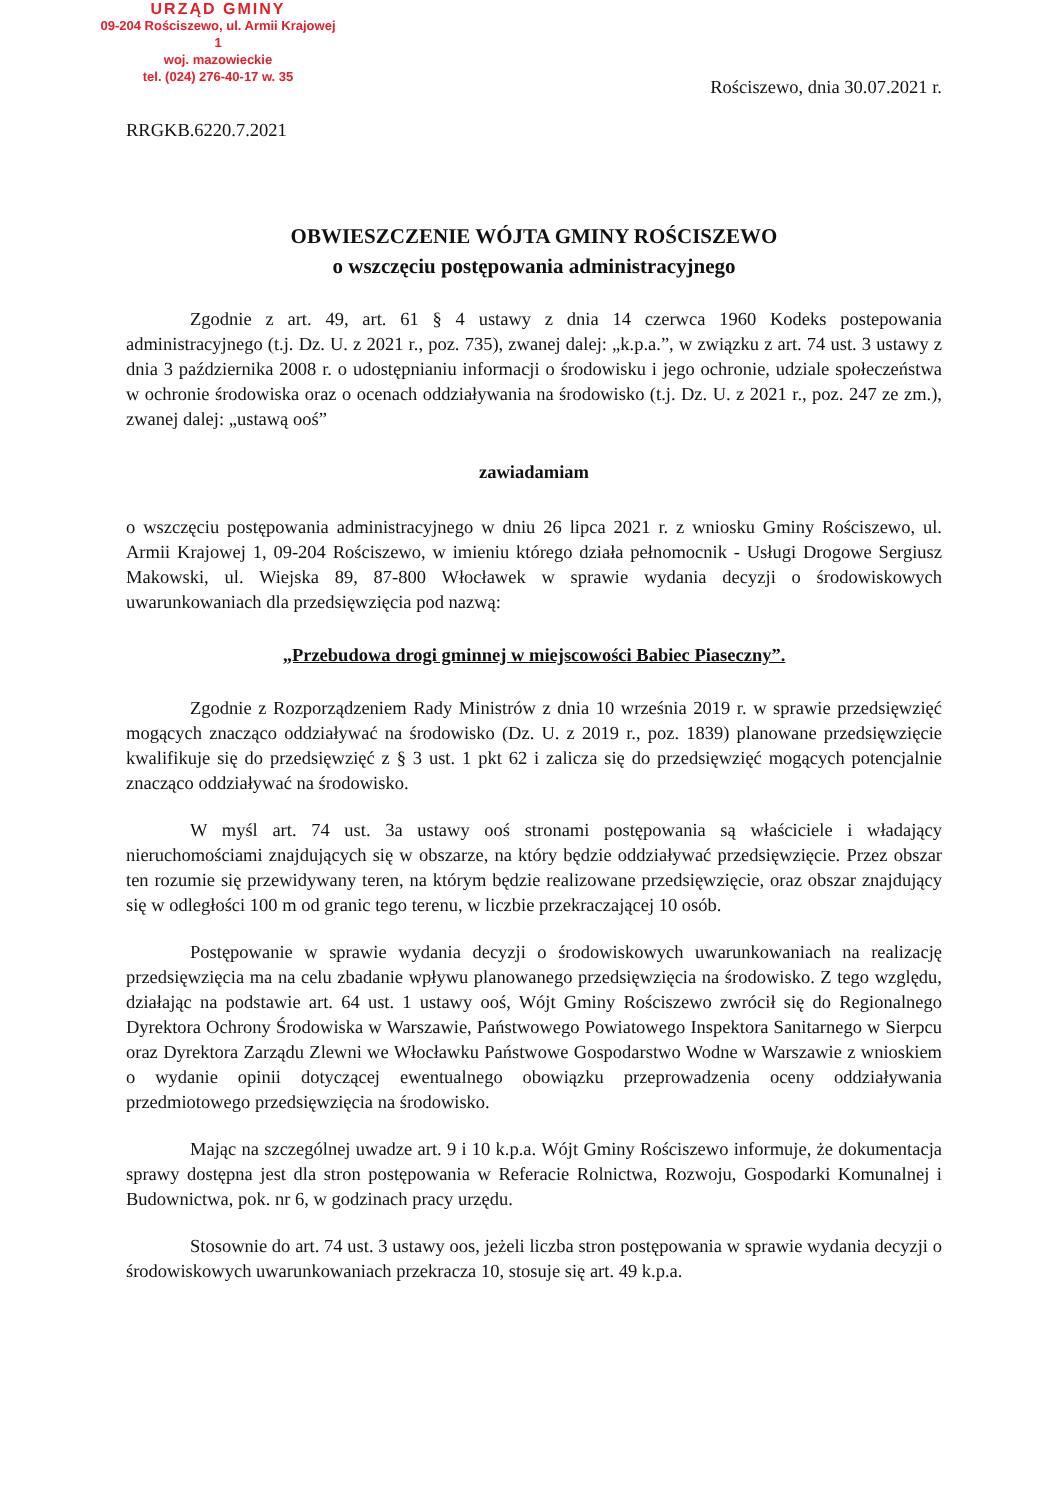URZĄD GMINY
09-204 Rościszewo, ul. Armii Krajowej 1
woj. mazowieckie
tel. (024) 276-40-17 w. 35
Rościszewo, dnia 30.07.2021 r.
RRGKB.6220.7.2021
OBWIESZCZENIE WÓJTA GMINY ROŚCISZEWO
o wszczęciu postępowania administracyjnego
Zgodnie z art. 49, art. 61 § 4 ustawy z dnia 14 czerwca 1960 Kodeks postepowania administracyjnego (t.j. Dz. U. z 2021 r., poz. 735), zwanej dalej: „k.p.a.”, w związku z art. 74 ust. 3 ustawy z dnia 3 października 2008 r. o udostępnianiu informacji o środowisku i jego ochronie, udziale społeczeństwa w ochronie środowiska oraz o ocenach oddziaływania na środowisko (t.j. Dz. U. z 2021 r., poz. 247 ze zm.), zwanej dalej: „ustawą ooś”
zawiadamiam
o wszczęciu postępowania administracyjnego w dniu 26 lipca 2021 r. z wniosku Gminy Rościszewo, ul. Armii Krajowej 1, 09-204 Rościszewo, w imieniu którego działa pełnomocnik - Usługi Drogowe Sergiusz Makowski, ul. Wiejska 89, 87-800 Włocławek w sprawie wydania decyzji o środowiskowych uwarunkowaniach dla przedsięwzięcia pod nazwą:
„Przebudowa drogi gminnej w miejscowości Babiec Piaseczny”.
Zgodnie z Rozporządzeniem Rady Ministrów z dnia 10 września 2019 r. w sprawie przedsięwzięć mogących znacząco oddziaływać na środowisko (Dz. U. z 2019 r., poz. 1839) planowane przedsięwzięcie kwalifikuje się do przedsięwzięć z § 3 ust. 1 pkt 62 i zalicza się do przedsięwzięć mogących potencjalnie znacząco oddziaływać na środowisko.
W myśl art. 74 ust. 3a ustawy ooś stronami postępowania są właściciele i władający nieruchomościami znajdujących się w obszarze, na który będzie oddziaływać przedsięwzięcie. Przez obszar ten rozumie się przewidywany teren, na którym będzie realizowane przedsięwzięcie, oraz obszar znajdujący się w odległości 100 m od granic tego terenu, w liczbie przekraczającej 10 osób.
Postępowanie w sprawie wydania decyzji o środowiskowych uwarunkowaniach na realizację przedsięwzięcia ma na celu zbadanie wpływu planowanego przedsięwzięcia na środowisko. Z tego względu, działając na podstawie art. 64 ust. 1 ustawy ooś, Wójt Gminy Rościszewo zwrócił się do Regionalnego Dyrektora Ochrony Środowiska w Warszawie, Państwowego Powiatowego Inspektora Sanitarnego w Sierpcu oraz Dyrektora Zarządu Zlewni we Włocławku Państwowe Gospodarstwo Wodne w Warszawie z wnioskiem o wydanie opinii dotyczącej ewentualnego obowiązku przeprowadzenia oceny oddziaływania przedmiotowego przedsięwzięcia na środowisko.
Mając na szczególnej uwadze art. 9 i 10 k.p.a. Wójt Gminy Rościszewo informuje, że dokumentacja sprawy dostępna jest dla stron postępowania w Referacie Rolnictwa, Rozwoju, Gospodarki Komunalnej i Budownictwa, pok. nr 6, w godzinach pracy urzędu.
Stosownie do art. 74 ust. 3 ustawy oos, jeżeli liczba stron postępowania w sprawie wydania decyzji o środowiskowych uwarunkowaniach przekracza 10, stosuje się art. 49 k.p.a.